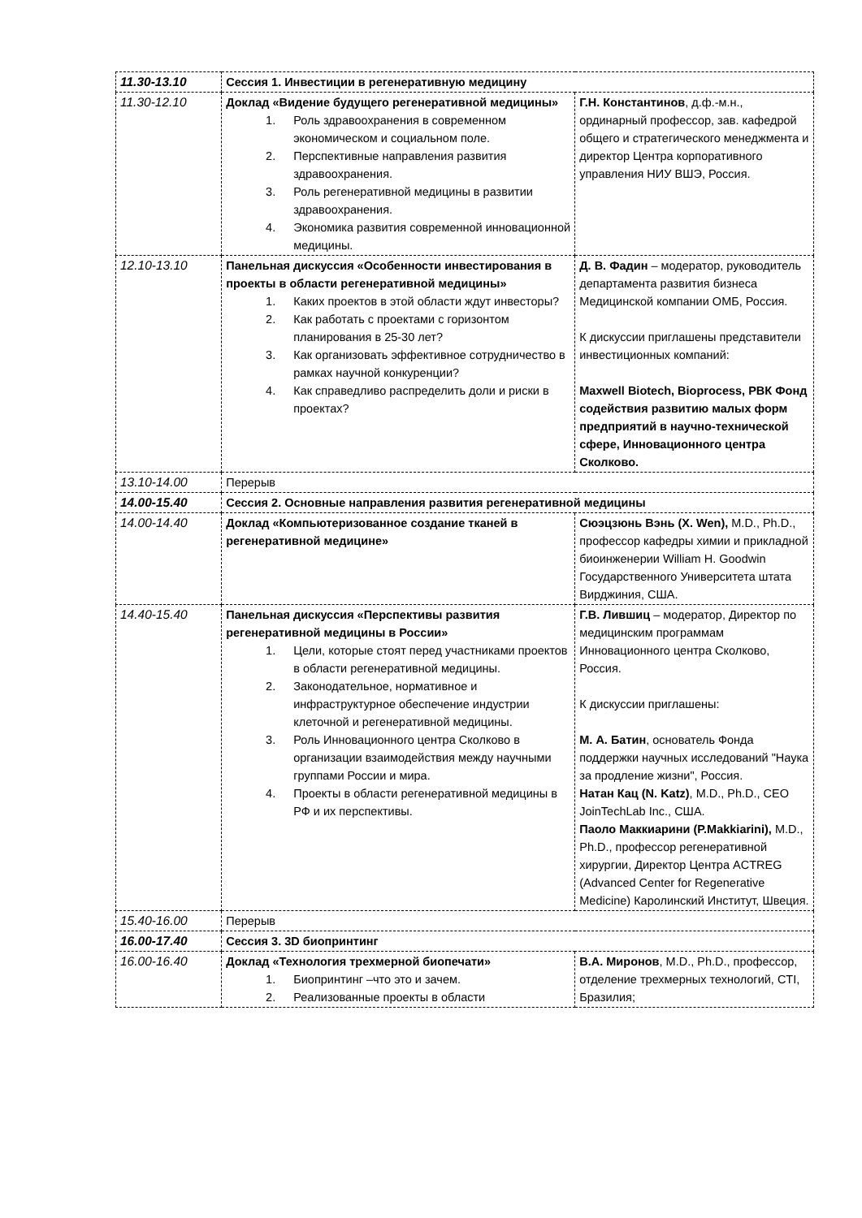| 11.30-13.10 | Сессия 1. Инвестиции в регенеративную медицину | |
| 11.30-12.10 | Доклад «Видение будущего регенеративной медицины» 1. Роль здравоохранения в современном экономическом и социальном поле. 2. Перспективные направления развития здравоохранения. 3. Роль регенеративной медицины в развитии здравоохранения. 4. Экономика развития современной инновационной медицины. | Г.Н. Константинов , д.ф.-м.н., ординарный профессор, зав. кафедрой общего и стратегического менеджмента и директор Центра корпоративного управления НИУ ВШЭ, Россия. |
| 12.10-13.10 | Панельная дискуссия «Особенности инвестирования в проекты в области регенеративной медицины» 1. Каких проектов в этой области ждут инвесторы? 2. Как работать с проектами с горизонтом планирования в 25-30 лет? 3. Как организовать эффективное сотрудничество в рамках научной конкуренции? 4. Как справедливо распределить доли и риски в проектах? | Д. В. Фадин – модератор, руководитель департамента развития бизнеса Медицинской компании ОМБ, Россия. К дискуссии приглашены представители инвестиционных компаний: Maxwell Biotech, Bioprocess, РВК Фонд содействия развитию малых форм предприятий в научно-технической сфере, Инновационного центра Сколково. |
| 13.10-14.00 | Перерыв | |
| 14.00-15.40 | Сессия 2. Основные направления развития регенеративной медицины | |
| 14.00-14.40 | Доклад «Компьютеризованное создание тканей в регенеративной медицине» | Сюэцзюнь Вэнь (X. Wen), M.D., Ph.D., профессор кафедры химии и прикладной биоинженерии William H. Goodwin Государственного Университета штата Вирджиния, США. |
| 14.40-15.40 | Панельная дискуссия «Перспективы развития регенеративной медицины в России» 1. Цели, которые стоят перед участниками проектов в области регенеративной медицины. 2. Законодательное, нормативное и инфраструктурное обеспечение индустрии клеточной и регенеративной медицины. 3. Роль Инновационного центра Сколково в организации взаимодействия между научными группами России и мира. 4. Проекты в области регенеративной медицины в РФ и их перспективы. | Г.В. Лившиц – модератор, Директор по медицинским программам Инновационного центра Сколково, Россия. К дискуссии приглашены: М. А. Батин , основатель Фонда поддержки научных исследований "Наука за продление жизни", Россия. Натан Кац (N. Katz) , M.D., Ph.D., CEO JoinTechLab Inc., США. Паоло Маккиарини (P.Makkiarini), M.D., Ph.D., профессор регенеративной хирургии, Директор Центра ACTREG (Advanced Center for Regenerative Medicine) Каролинский Институт, Швеция. |
| 15.40-16.00 | Перерыв | |
| 16.00-17.40 | Сессия 3. 3D биопринтинг | |
| 16.00-16.40 | Доклад «Технология трехмерной биопечати» 1. Биопринтинг –что это и зачем. 2. Реализованные проекты в области | В.А. Миронов , M.D., Ph.D., профессор, отделение трехмерных технологий, CTI, Бразилия; |